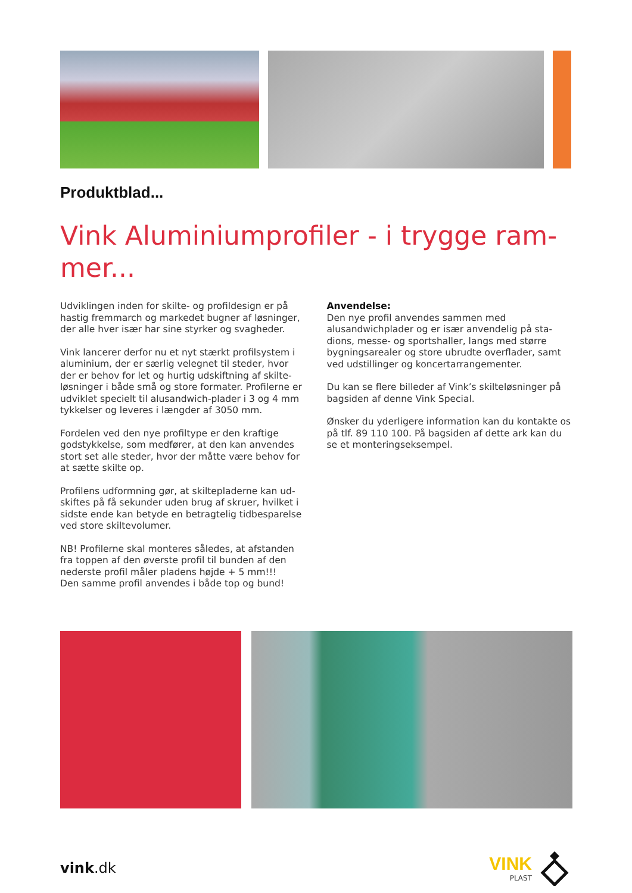Produktblad...
Vink Aluminiumprofiler - i trygge ram-mer...
Udviklingen inden for skilte- og profildesign er på hastig fremmarch og markedet bugner af løsninger, der alle hver især har sine styrker og svagheder.
Vink lancerer derfor nu et nyt stærkt profilsystem i aluminium, der er særlig velegnet til steder, hvor der er behov for let og hurtig udskiftning af skilte-løsninger i både små og store formater. Profilerne er udviklet specielt til alusandwich-plader i 3 og 4 mm tykkelser og leveres i længder af 3050 mm.
Fordelen ved den nye profiltype er den kraftige godstykkelse, som medfører, at den kan anvendes stort set alle steder, hvor der måtte være behov for at sætte skilte op.
Profilens udformning gør, at skiltepladerne kan ud-skiftes på få sekunder uden brug af skruer, hvilket i sidste ende kan betyde en betragtelig tidbesparelse ved store skiltevolumer.
NB! Profilerne skal monteres således, at afstanden fra toppen af den øverste profil til bunden af den nederste profil måler pladens højde + 5 mm!!!
Den samme profil anvendes i både top og bund!
Anvendelse:
Den nye profil anvendes sammen med alusandwichplader og er især anvendelig på sta-dions, messe- og sportshaller, langs med større bygningsarealer og store ubrudte overflader, samt ved udstillinger og koncertarrangementer.
Du kan se flere billeder af Vink’s skilteløsninger på bagsiden af denne Vink Special.
Ønsker du yderligere information kan du kontakte os på tlf. 89 110 100. På bagsiden af dette ark kan du se et monteringseksempel.
vink.dk
VINK
PLAST